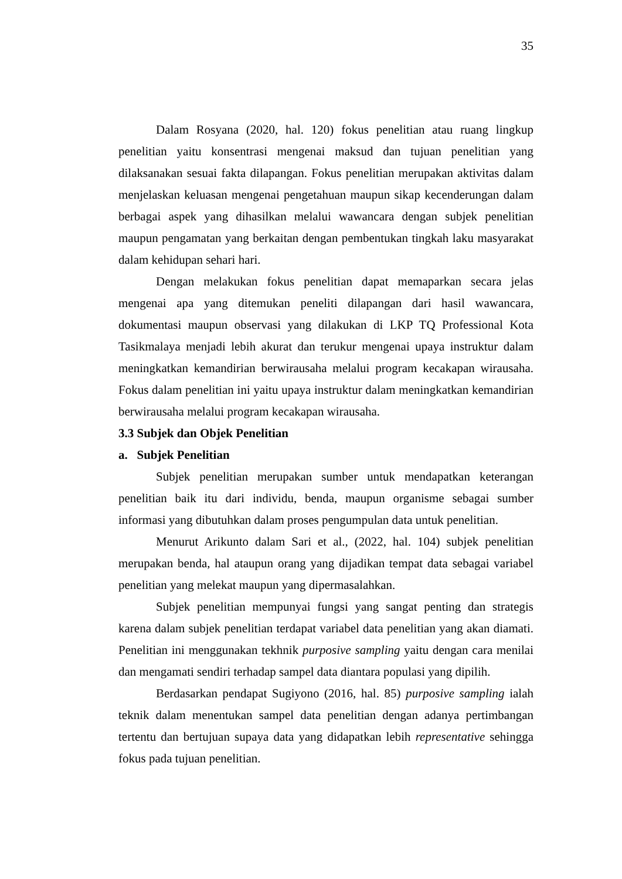35
Dalam Rosyana (2020, hal. 120) fokus penelitian atau ruang lingkup penelitian yaitu konsentrasi mengenai maksud dan tujuan penelitian yang dilaksanakan sesuai fakta dilapangan. Fokus penelitian merupakan aktivitas dalam menjelaskan keluasan mengenai pengetahuan maupun sikap kecenderungan dalam berbagai aspek yang dihasilkan melalui wawancara dengan subjek penelitian maupun pengamatan yang berkaitan dengan pembentukan tingkah laku masyarakat dalam kehidupan sehari hari.
Dengan melakukan fokus penelitian dapat memaparkan secara jelas mengenai apa yang ditemukan peneliti dilapangan dari hasil wawancara, dokumentasi maupun observasi yang dilakukan di LKP TQ Professional Kota Tasikmalaya menjadi lebih akurat dan terukur mengenai upaya instruktur dalam meningkatkan kemandirian berwirausaha melalui program kecakapan wirausaha. Fokus dalam penelitian ini yaitu upaya instruktur dalam meningkatkan kemandirian berwirausaha melalui program kecakapan wirausaha.
3.3 Subjek dan Objek Penelitian
a. Subjek Penelitian
Subjek penelitian merupakan sumber untuk mendapatkan keterangan penelitian baik itu dari individu, benda, maupun organisme sebagai sumber informasi yang dibutuhkan dalam proses pengumpulan data untuk penelitian.
Menurut Arikunto dalam Sari et al., (2022, hal. 104) subjek penelitian merupakan benda, hal ataupun orang yang dijadikan tempat data sebagai variabel penelitian yang melekat maupun yang dipermasalahkan.
Subjek penelitian mempunyai fungsi yang sangat penting dan strategis karena dalam subjek penelitian terdapat variabel data penelitian yang akan diamati. Penelitian ini menggunakan tekhnik purposive sampling yaitu dengan cara menilai dan mengamati sendiri terhadap sampel data diantara populasi yang dipilih.
Berdasarkan pendapat Sugiyono (2016, hal. 85) purposive sampling ialah teknik dalam menentukan sampel data penelitian dengan adanya pertimbangan tertentu dan bertujuan supaya data yang didapatkan lebih representative sehingga fokus pada tujuan penelitian.